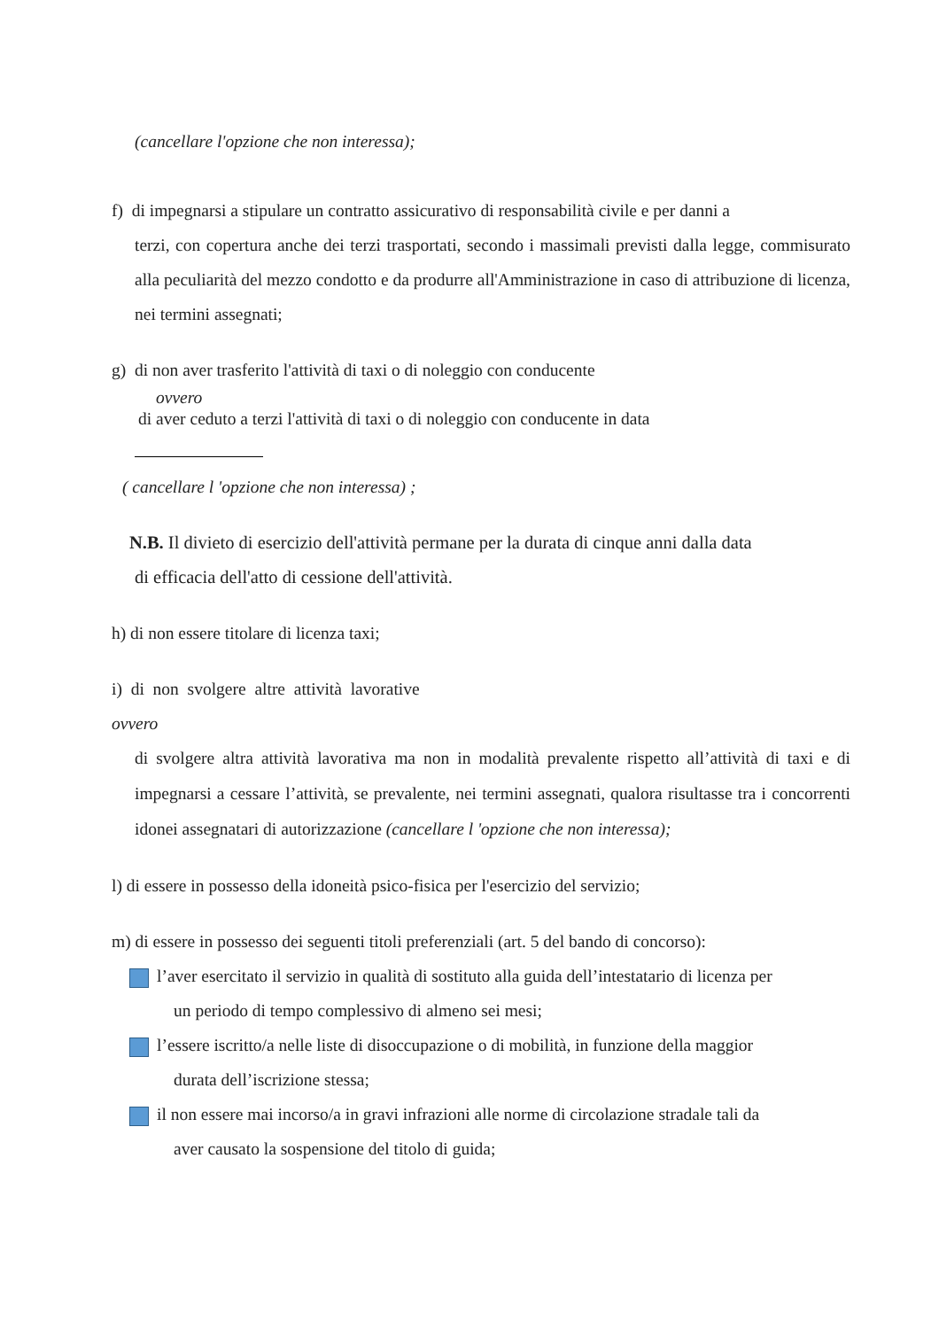(cancellare l'opzione che non interessa);
f) di impegnarsi a stipulare un contratto assicurativo di responsabilità civile e per danni a
terzi, con copertura anche dei terzi trasportati, secondo i massimali previsti dalla legge, commisurato alla peculiarità del mezzo condotto e da produrre all'Amministrazione in caso di attribuzione di licenza, nei termini assegnati;
g) di non aver trasferito l'attività di taxi o di noleggio con conducente
ovvero
di aver ceduto a terzi l'attività di taxi o di noleggio con conducente in data
( cancellare l 'opzione che non interessa) ;
N.B. Il divieto di esercizio dell'attività permane per la durata di cinque anni dalla data
di efficacia dell'atto di cessione dell'attività.
h) di non essere titolare di licenza taxi;
i) di non svolgere altre attività lavorative
ovvero
di svolgere altra attività lavorativa ma non in modalità prevalente rispetto all’attività di taxi e di impegnarsi a cessare l’attività, se prevalente, nei termini assegnati, qualora risultasse tra i concorrenti idonei assegnatari di autorizzazione (cancellare l 'opzione che non interessa);
l) di essere in possesso della idoneità psico-fisica per l'esercizio del servizio;
m) di essere in possesso dei seguenti titoli preferenziali (art. 5 del bando di concorso):
l’aver esercitato il servizio in qualità di sostituto alla guida dell’intestatario di licenza per
un periodo di tempo complessivo di almeno sei mesi;
l’essere iscritto/a nelle liste di disoccupazione o di mobilità, in funzione della maggior
durata dell’iscrizione stessa;
il non essere mai incorso/a in gravi infrazioni alle norme di circolazione stradale tali da
aver causato la sospensione del titolo di guida;